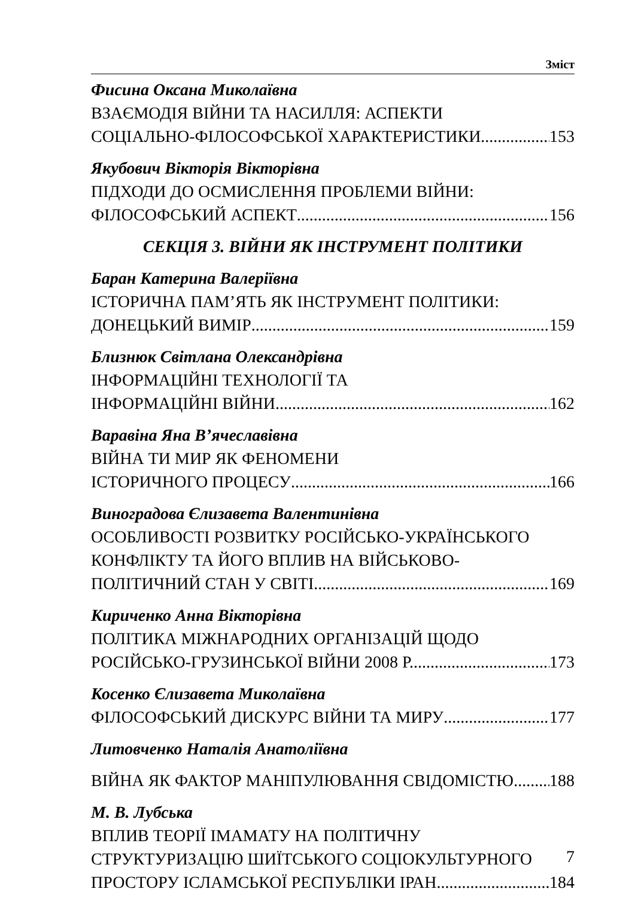Зміст
Фисина Оксана Миколаївна
ВЗАЄМОДІЯ ВІЙНИ ТА НАСИЛЛЯ: АСПЕКТИ
СОЦІАЛЬНО-ФІЛОСОФСЬКОЇ ХАРАКТЕРИСТИКИ 153
Якубович Вікторія Вікторівна
ПІДХОДИ ДО ОСМИСЛЕННЯ ПРОБЛЕМИ ВІЙНИ:
ФІЛОСОФСЬКИЙ АСПЕКТ 156
СЕКЦІЯ 3. ВІЙНИ ЯК ІНСТРУМЕНТ ПОЛІТИКИ
Баран Катерина Валеріївна
ІСТОРИЧНА ПАМ’ЯТЬ ЯК ІНСТРУМЕНТ ПОЛІТИКИ:
ДОНЕЦЬКИЙ ВИМІР 159
Близнюк Світлана Олександрівна
ІНФОРМАЦІЙНІ ТЕХНОЛОГІЇ ТА
ІНФОРМАЦІЙНІ ВІЙНИ 162
Варавіна Яна В’ячеславівна
ВІЙНА ТИ МИР ЯК ФЕНОМЕНИ
ІСТОРИЧНОГО ПРОЦЕСУ 166
Виноградова Єлизавета Валентинівна
ОСОБЛИВОСТІ РОЗВИТКУ РОСІЙСЬКО-УКРАЇНСЬКОГО
КОНФЛІКТУ ТА ЙОГО ВПЛИВ НА ВІЙСЬКОВО-
ПОЛІТИЧНИЙ СТАН У СВІТІ 169
Кириченко Анна Вікторівна
ПОЛІТИКА МІЖНАРОДНИХ ОРГАНІЗАЦІЙ ЩОДО
РОСІЙСЬКО-ГРУЗИНСЬКОЇ ВІЙНИ 2008 Р. 173
Косенко Єлизавета Миколаївна
ФІЛОСОФСЬКИЙ ДИСКУРС ВІЙНИ ТА МИРУ 177
Литовченко Наталія Анатоліївна
ВІЙНА ЯК ФАКТОР МАНІПУЛЮВАННЯ СВІДОМІСТЮ 188
М. В. Лубська
ВПЛИВ ТЕОРІЇ ІМАМАТУ НА ПОЛІТИЧНУ
СТРУКТУРИЗАЦІЮ ШИЇТСЬКОГО СОЦІОКУЛЬТУРНОГО
ПРОСТОРУ ІСЛАМСЬКОЇ РЕСПУБЛІКИ ІРАН 184
7